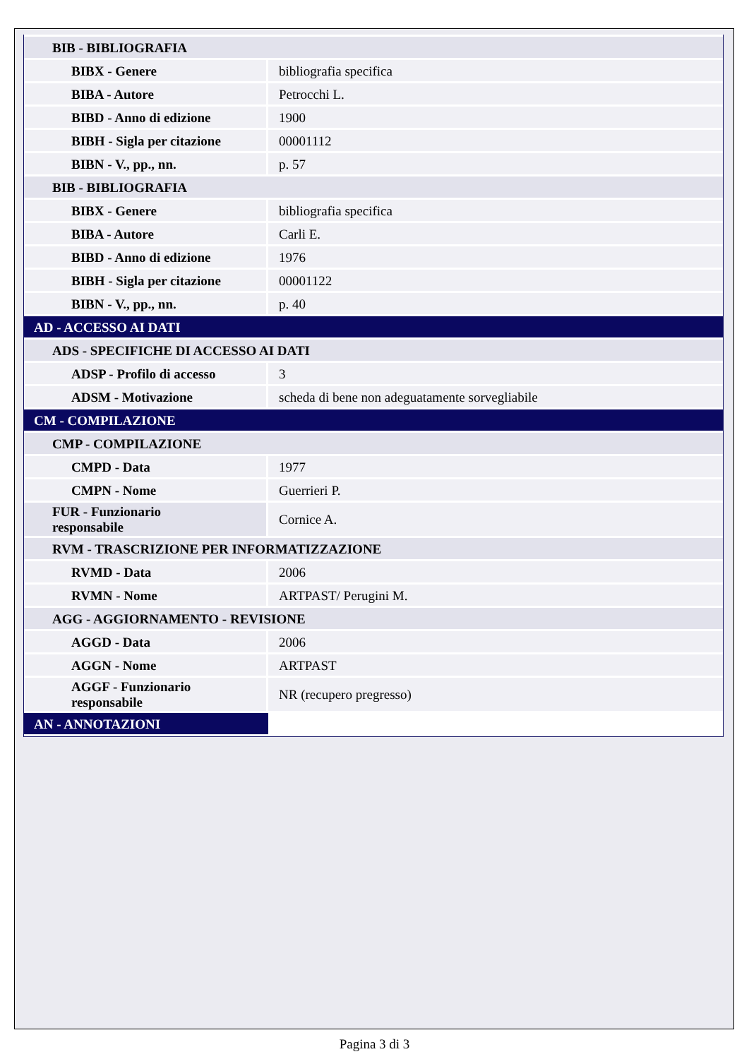| BIB - BIBLIOGRAFIA | |
| BIBX - Genere | bibliografia specifica |
| BIBA - Autore | Petrocchi L. |
| BIBD - Anno di edizione | 1900 |
| BIBH - Sigla per citazione | 00001112 |
| BIBN - V., pp., nn. | p. 57 |
| BIB - BIBLIOGRAFIA | |
| BIBX - Genere | bibliografia specifica |
| BIBA - Autore | Carli E. |
| BIBD - Anno di edizione | 1976 |
| BIBH - Sigla per citazione | 00001122 |
| BIBN - V., pp., nn. | p. 40 |
| AD - ACCESSO AI DATI | |
| ADS - SPECIFICHE DI ACCESSO AI DATI | |
| ADSP - Profilo di accesso | 3 |
| ADSM - Motivazione | scheda di bene non adeguatamente sorvegliabile |
| CM - COMPILAZIONE | |
| CMP - COMPILAZIONE | |
| CMPD - Data | 1977 |
| CMPN - Nome | Guerrieri P. |
| FUR - Funzionario responsabile | Cornice A. |
| RVM - TRASCRIZIONE PER INFORMATIZZAZIONE | |
| RVMD - Data | 2006 |
| RVMN - Nome | ARTPAST/ Perugini M. |
| AGG - AGGIORNAMENTO - REVISIONE | |
| AGGD - Data | 2006 |
| AGGN - Nome | ARTPAST |
| AGGF - Funzionario responsabile | NR (recupero pregresso) |
| AN - ANNOTAZIONI | |
Pagina 3 di 3